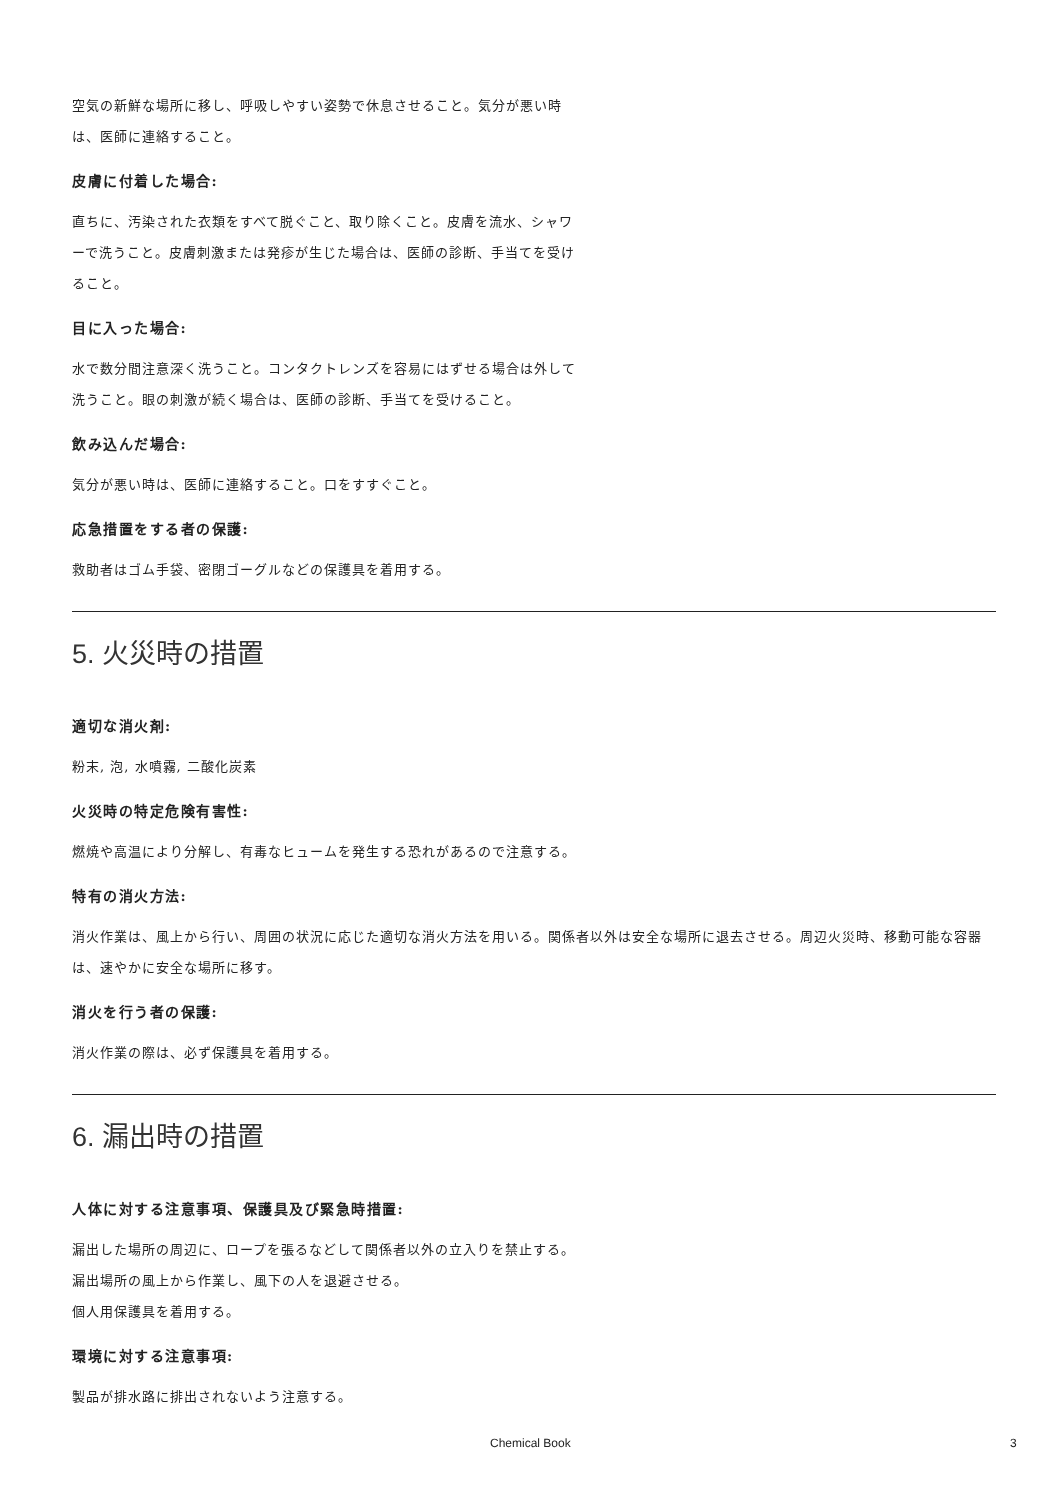空気の新鮮な場所に移し、呼吸しやすい姿勢で休息させること。気分が悪い時は、医師に連絡すること。
皮膚に付着した場合:
直ちに、汚染された衣類をすべて脱ぐこと、取り除くこと。皮膚を流水、シャワーで洗うこと。皮膚刺激または発疹が生じた場合は、医師の診断、手当てを受けること。
目に入った場合:
水で数分間注意深く洗うこと。コンタクトレンズを容易にはずせる場合は外して洗うこと。眼の刺激が続く場合は、医師の診断、手当てを受けること。
飲み込んだ場合:
気分が悪い時は、医師に連絡すること。口をすすぐこと。
応急措置をする者の保護:
救助者はゴム手袋、密閉ゴーグルなどの保護具を着用する。
5. 火災時の措置
適切な消火剤:
粉末, 泡, 水噴霧, 二酸化炭素
火災時の特定危険有害性:
燃焼や高温により分解し、有毒なヒュームを発生する恐れがあるので注意する。
特有の消火方法:
消火作業は、風上から行い、周囲の状況に応じた適切な消火方法を用いる。関係者以外は安全な場所に退去させる。周辺火災時、移動可能な容器は、速やかに安全な場所に移す。
消火を行う者の保護:
消火作業の際は、必ず保護具を着用する。
6. 漏出時の措置
人体に対する注意事項、保護具及び緊急時措置:
漏出した場所の周辺に、ロープを張るなどして関係者以外の立入りを禁止する。
漏出場所の風上から作業し、風下の人を退避させる。
個人用保護具を着用する。
環境に対する注意事項:
製品が排水路に排出されないよう注意する。
Chemical Book 3